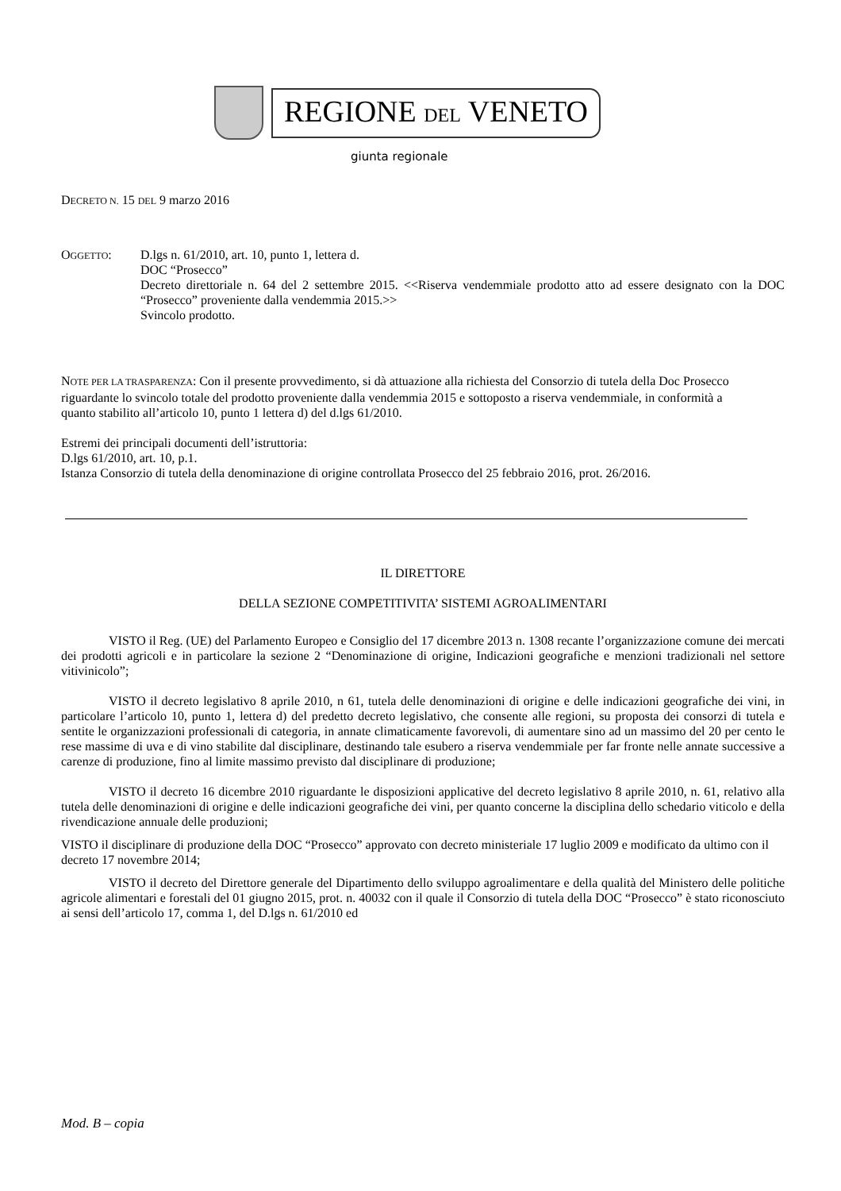REGIONE DEL VENETO
giunta regionale
DECRETO N. 15 DEL 9 marzo 2016
OGGETTO: D.lgs n. 61/2010, art. 10, punto 1, lettera d.
DOC “Prosecco”
Decreto direttoriale n. 64 del 2 settembre 2015. <<Riserva vendemmiale prodotto atto ad essere designato con la DOC “Prosecco” proveniente dalla vendemmia 2015.>>
Svincolo prodotto.
NOTE PER LA TRASPARENZA: Con il presente provvedimento, si dà attuazione alla richiesta del Consorzio di tutela della Doc Prosecco riguardante lo svincolo totale del prodotto proveniente dalla vendemmia 2015 e sottoposto a riserva vendemmiale, in conformità a quanto stabilito all’articolo 10, punto 1 lettera d) del d.lgs 61/2010.
Estremi dei principali documenti dell’istruttoria:
D.lgs 61/2010, art. 10, p.1.
Istanza Consorzio di tutela della denominazione di origine controllata Prosecco del 25 febbraio 2016, prot. 26/2016.
IL DIRETTORE
DELLA SEZIONE COMPETITIVITA’ SISTEMI AGROALIMENTARI
VISTO il Reg. (UE) del Parlamento Europeo e Consiglio del 17 dicembre 2013 n. 1308 recante l’organizzazione comune dei mercati dei prodotti agricoli e in particolare la sezione 2 “Denominazione di origine, Indicazioni geografiche e menzioni tradizionali nel settore vitivinicolo”;
VISTO il decreto legislativo 8 aprile 2010, n 61, tutela delle denominazioni di origine e delle indicazioni geografiche dei vini, in particolare l’articolo 10, punto 1, lettera d) del predetto decreto legislativo, che consente alle regioni, su proposta dei consorzi di tutela e sentite le organizzazioni professionali di categoria, in annate climaticamente favorevoli, di aumentare sino ad un massimo del 20 per cento le rese massime di uva e di vino stabilite dal disciplinare, destinando tale esubero a riserva vendemmiale per far fronte nelle annate successive a carenze di produzione, fino al limite massimo previsto dal disciplinare di produzione;
VISTO il decreto 16 dicembre 2010 riguardante le disposizioni applicative del decreto legislativo 8 aprile 2010, n. 61, relativo alla tutela delle denominazioni di origine e delle indicazioni geografiche dei vini, per quanto concerne la disciplina dello schedario viticolo e della rivendicazione annuale delle produzioni;
VISTO il disciplinare di produzione della DOC “Prosecco” approvato con decreto ministeriale 17 luglio 2009 e modificato da ultimo con il decreto 17 novembre 2014;
VISTO il decreto del Direttore generale del Dipartimento dello sviluppo agroalimentare e della qualità del Ministero delle politiche agricole alimentari e forestali del 01 giugno 2015, prot. n. 40032 con il quale il Consorzio di tutela della DOC “Prosecco” è stato riconosciuto ai sensi dell’articolo 17, comma 1, del D.lgs n. 61/2010 ed
Mod. B – copia